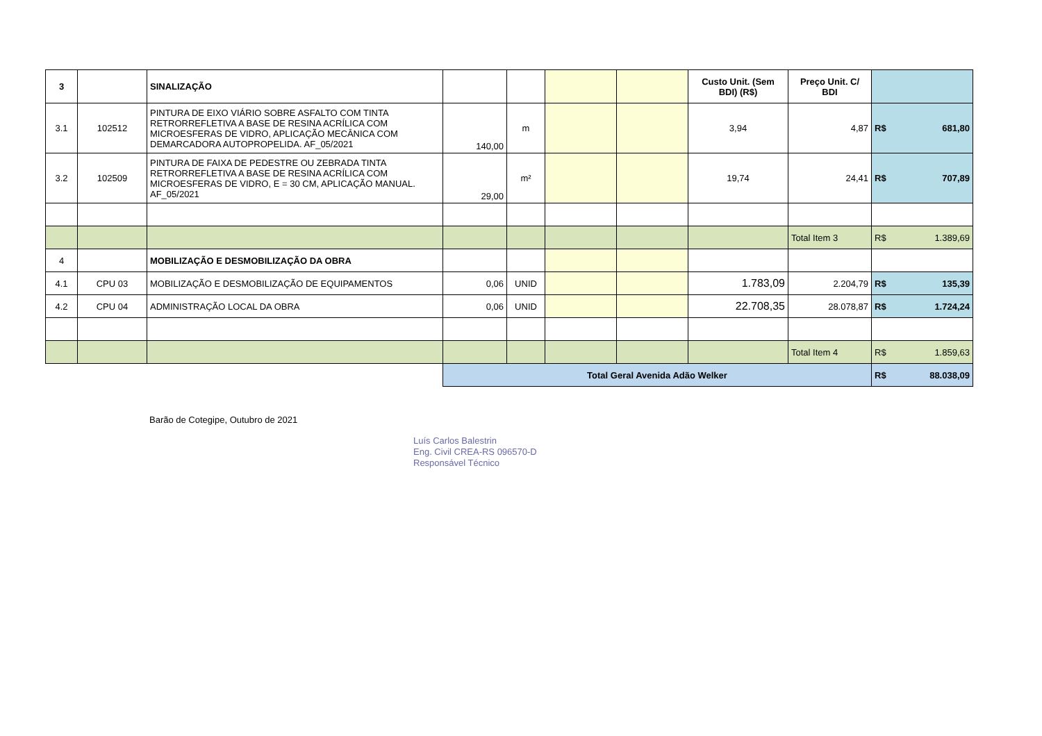| 3 | | SINALIZAÇÃO | | | | | Custo Unit. (Sem BDI) (R$) | Preço Unit. C/ BDI | |
| 3.1 | 102512 | PINTURA DE EIXO VIÁRIO SOBRE ASFALTO COM TINTA RETRORREFLETIVA A BASE DE RESINA ACRÍLICA COM MICROESFERAS DE VIDRO, APLICAÇÃO MECÂNICA COM DEMARCADORA AUTOPROPELIDA. AF_05/2021 | 140,00 | m | | | 3,94 | 4,87 | R$ 681,80 |
| 3.2 | 102509 | PINTURA DE FAIXA DE PEDESTRE OU ZEBRADA TINTA RETRORREFLETIVA A BASE DE RESINA ACRÍLICA COM MICROESFERAS DE VIDRO, E = 30 CM, APLICAÇÃO MANUAL. AF_05/2021 | 29,00 | m² | | | 19,74 | 24,41 | R$ 707,89 |
| | | | | | | | | Total Item 3 | R$ 1.389,69 |
| 4 | | MOBILIZAÇÃO E DESMOBILIZAÇÃO DA OBRA | | | | | | | |
| 4.1 | CPU 03 | MOBILIZAÇÃO E DESMOBILIZAÇÃO DE EQUIPAMENTOS | 0,06 | UNID | | | 1.783,09 | 2.204,79 | R$ 135,39 |
| 4.2 | CPU 04 | ADMINISTRAÇÃO LOCAL DA OBRA | 0,06 | UNID | | | 22.708,35 | 28.078,87 | R$ 1.724,24 |
| | | | | | | | | Total Item 4 | R$ 1.859,63 |
| | | | Total Geral Avenida Adão Welker | | | | | | R$ 88.038,09 |
Barão de Cotegipe, Outubro de 2021
Luís Carlos Balestrin
Eng. Civil CREA-RS 096570-D
Responsável Técnico